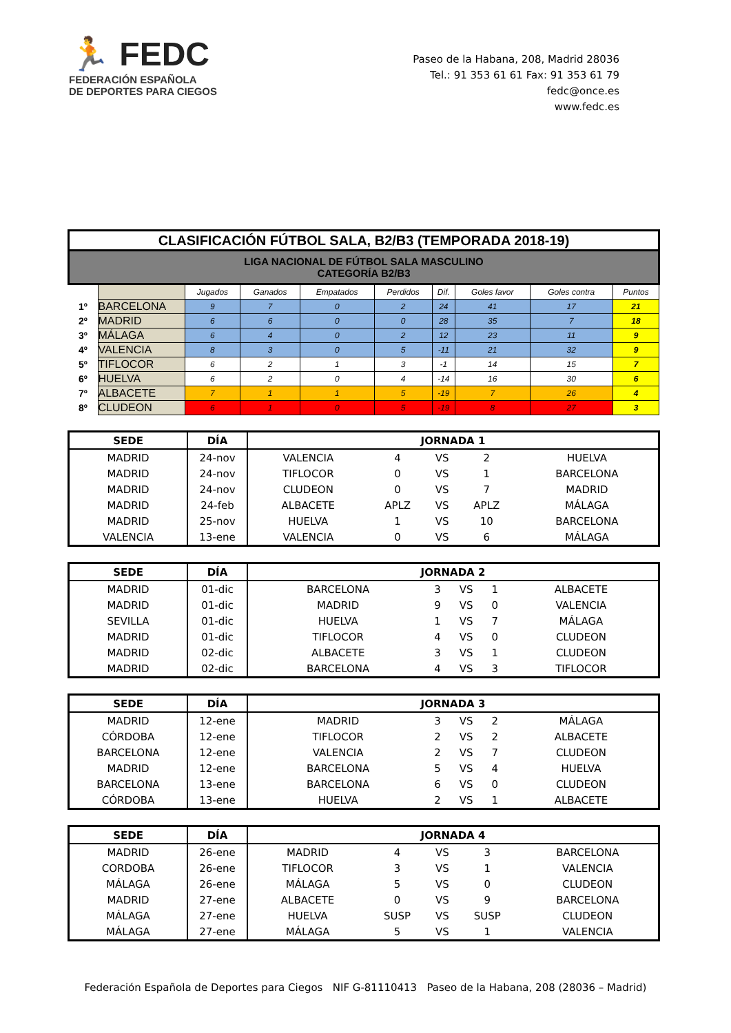🏃 FEDC
FEDERACIÓN ESPAÑOLA
DE DEPORTES PARA CIEGOS
Paseo de la Habana, 208, Madrid 28036
Tel.: 91 353 61 61 Fax: 91 353 61 79
fedc@once.es
www.fedc.es
| CLASIFICACIÓN FÚTBOL SALA, B2/B3 (TEMPORADA 2018-19) | | | | | | | | | |
| LIGA NACIONAL DE FÚTBOL SALA MASCULINO CATEGORÍA B2/B3 | | | | | | | | | |
| | | Jugados | Ganados | Empatados | Perdidos | Dif. | Goles favor | Goles contra | Puntos |
| 1º | BARCELONA | 9 | 7 | 0 | 2 | 24 | 41 | 17 | 21 |
| 2º | MADRID | 6 | 6 | 0 | 0 | 28 | 35 | 7 | 18 |
| 3º | MÁLAGA | 6 | 4 | 0 | 2 | 12 | 23 | 11 | 9 |
| 4º | VALENCIA | 8 | 3 | 0 | 5 | -11 | 21 | 32 | 9 |
| 5º | TIFLOCOR | 6 | 2 | 1 | 3 | -1 | 14 | 15 | 7 |
| 6º | HUELVA | 6 | 2 | 0 | 4 | -14 | 16 | 30 | 6 |
| 7º | ALBACETE | 7 | 1 | 1 | 5 | -19 | 7 | 26 | 4 |
| 8º | CLUDEON | 6 | 1 | 0 | 5 | -19 | 8 | 27 | 3 |
| SEDE | DÍA | JORNADA 1 | | | | |
| --- | --- | --- | --- | --- | --- | --- |
| MADRID | 24-nov | VALENCIA | 4 | VS | 2 | HUELVA |
| MADRID | 24-nov | TIFLOCOR | 0 | VS | 1 | BARCELONA |
| MADRID | 24-nov | CLUDEON | 0 | VS | 7 | MADRID |
| MADRID | 24-feb | ALBACETE | APLZ | VS | APLZ | MÁLAGA |
| MADRID | 25-nov | HUELVA | 1 | VS | 10 | BARCELONA |
| VALENCIA | 13-ene | VALENCIA | 0 | VS | 6 | MÁLAGA |
| SEDE | DÍA | JORNADA 2 | | | | |
| --- | --- | --- | --- | --- | --- | --- |
| MADRID | 01-dic | BARCELONA | 3 | VS | 1 | ALBACETE |
| MADRID | 01-dic | MADRID | 9 | VS | 0 | VALENCIA |
| SEVILLA | 01-dic | HUELVA | 1 | VS | 7 | MÁLAGA |
| MADRID | 01-dic | TIFLOCOR | 4 | VS | 0 | CLUDEON |
| MADRID | 02-dic | ALBACETE | 3 | VS | 1 | CLUDEON |
| MADRID | 02-dic | BARCELONA | 4 | VS | 3 | TIFLOCOR |
| SEDE | DÍA | JORNADA 3 | | | | |
| --- | --- | --- | --- | --- | --- | --- |
| MADRID | 12-ene | MADRID | 3 | VS | 2 | MÁLAGA |
| CÓRDOBA | 12-ene | TIFLOCOR | 2 | VS | 2 | ALBACETE |
| BARCELONA | 12-ene | VALENCIA | 2 | VS | 7 | CLUDEON |
| MADRID | 12-ene | BARCELONA | 5 | VS | 4 | HUELVA |
| BARCELONA | 13-ene | BARCELONA | 6 | VS | 0 | CLUDEON |
| CÓRDOBA | 13-ene | HUELVA | 2 | VS | 1 | ALBACETE |
| SEDE | DÍA | JORNADA 4 | | | | |
| --- | --- | --- | --- | --- | --- | --- |
| MADRID | 26-ene | MADRID | 4 | VS | 3 | BARCELONA |
| CORDOBA | 26-ene | TIFLOCOR | 3 | VS | 1 | VALENCIA |
| MÁLAGA | 26-ene | MÁLAGA | 5 | VS | 0 | CLUDEON |
| MADRID | 27-ene | ALBACETE | 0 | VS | 9 | BARCELONA |
| MÁLAGA | 27-ene | HUELVA | SUSP | VS | SUSP | CLUDEON |
| MÁLAGA | 27-ene | MÁLAGA | 5 | VS | 1 | VALENCIA |
Federación Española de Deportes para Ciegos NIF G-81110413 Paseo de la Habana, 208 (28036 – Madrid)